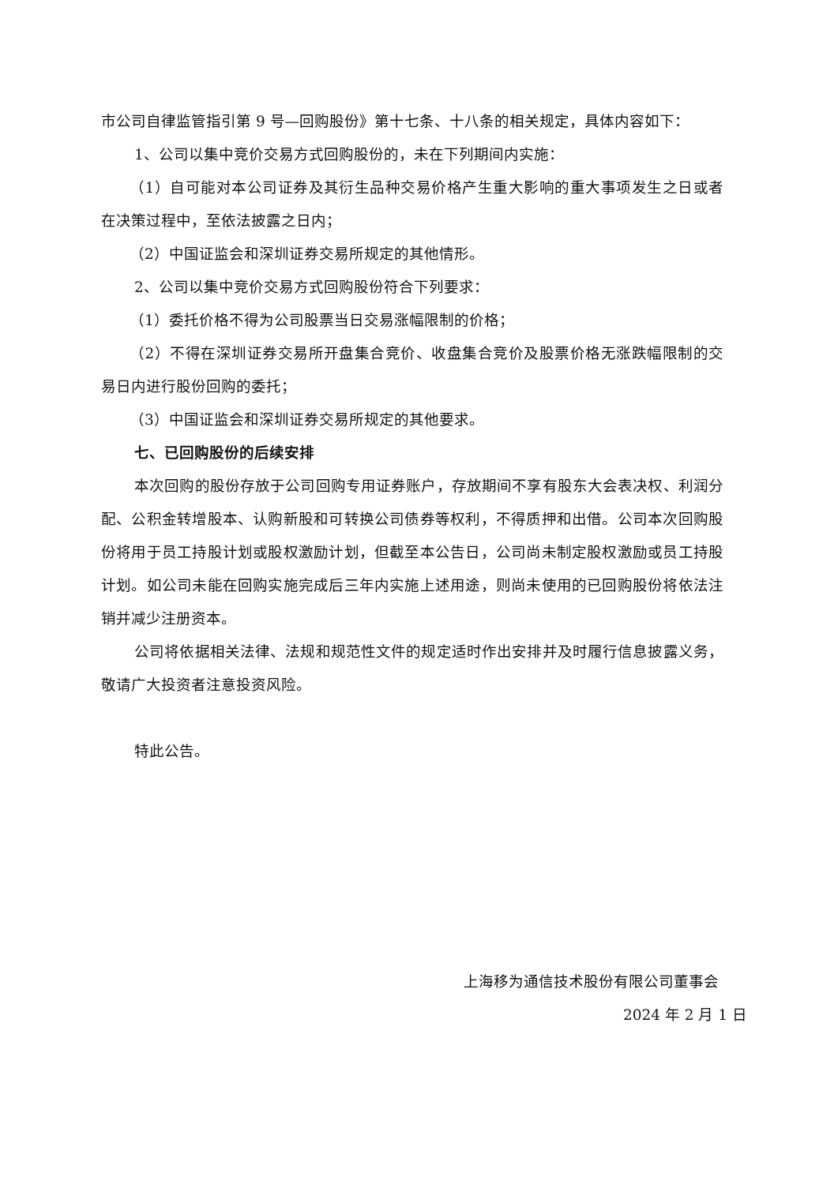市公司自律监管指引第 9 号—回购股份》第十七条、十八条的相关规定，具体内容如下：
1、公司以集中竞价交易方式回购股份的，未在下列期间内实施：
（1）自可能对本公司证券及其衍生品种交易价格产生重大影响的重大事项发生之日或者在决策过程中，至依法披露之日内；
（2）中国证监会和深圳证券交易所规定的其他情形。
2、公司以集中竞价交易方式回购股份符合下列要求：
（1）委托价格不得为公司股票当日交易涨幅限制的价格；
（2）不得在深圳证券交易所开盘集合竞价、收盘集合竞价及股票价格无涨跌幅限制的交易日内进行股份回购的委托；
（3）中国证监会和深圳证券交易所规定的其他要求。
七、已回购股份的后续安排
本次回购的股份存放于公司回购专用证券账户，存放期间不享有股东大会表决权、利润分配、公积金转增股本、认购新股和可转换公司债券等权利，不得质押和出借。公司本次回购股份将用于员工持股计划或股权激励计划，但截至本公告日，公司尚未制定股权激励或员工持股计划。如公司未能在回购实施完成后三年内实施上述用途，则尚未使用的已回购股份将依法注销并减少注册资本。
公司将依据相关法律、法规和规范性文件的规定适时作出安排并及时履行信息披露义务，敬请广大投资者注意投资风险。
特此公告。
上海移为通信技术股份有限公司董事会
2024 年 2 月 1 日